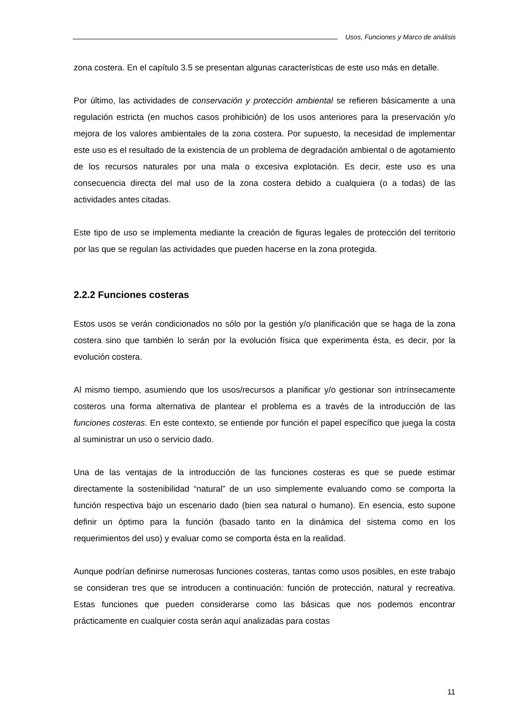Usos, Funciones y Marco de análisis
zona costera. En el capítulo 3.5 se presentan algunas características de este uso más en detalle.
Por último, las actividades de conservación y protección ambiental se refieren básicamente a una regulación estricta (en muchos casos prohibición) de los usos anteriores para la preservación y/o mejora de los valores ambientales de la zona costera. Por supuesto, la necesidad de implementar este uso es el resultado de la existencia de un problema de degradación ambiental o de agotamiento de los recursos naturales por una mala o excesiva explotación. Es decir, este uso es una consecuencia directa del mal uso de la zona costera debido a cualquiera (o a todas) de las actividades antes citadas.
Este tipo de uso se implementa mediante la creación de figuras legales de protección del territorio por las que se regulan las actividades que pueden hacerse en la zona protegida.
2.2.2 Funciones costeras
Estos usos se verán condicionados no sólo por la gestión y/o planificación que se haga de la zona costera sino que también lo serán por la evolución física que experimenta ésta, es decir, por la evolución costera.
Al mismo tiempo, asumiendo que los usos/recursos a planificar y/o gestionar son intrínsecamente costeros una forma alternativa de plantear el problema es a través de la introducción de las funciones costeras. En este contexto, se entiende por función el papel específico que juega la costa al suministrar un uso o servicio dado.
Una de las ventajas de la introducción de las funciones costeras es que se puede estimar directamente la sostenibilidad “natural” de un uso simplemente evaluando como se comporta la función respectiva bajo un escenario dado (bien sea natural o humano). En esencia, esto supone definir un óptimo para la función (basado tanto en la dinámica del sistema como en los requerimientos del uso) y evaluar como se comporta ésta en la realidad.
Aunque podrían definirse numerosas funciones costeras, tantas como usos posibles, en este trabajo se consideran tres que se introducen a continuación: función de protección, natural y recreativa. Estas funciones que pueden considerarse como las básicas que nos podemos encontrar prácticamente en cualquier costa serán aquí analizadas para costas
11